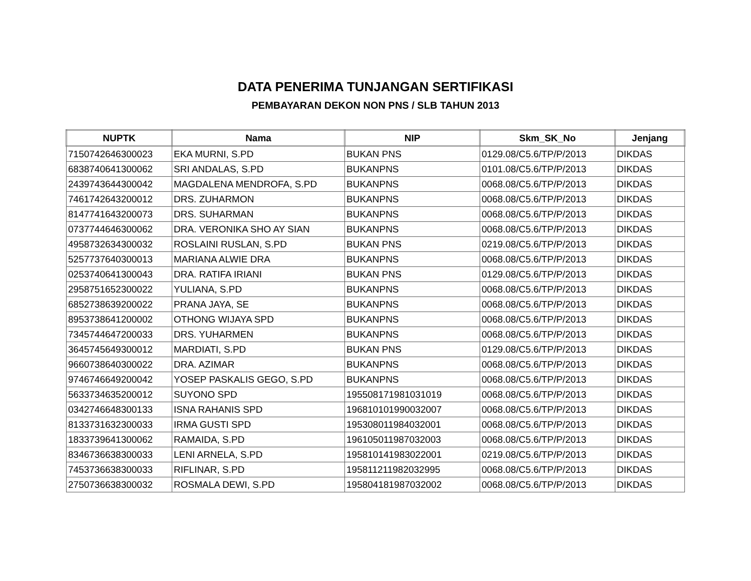DATA PENERIMA TUNJANGAN SERTIFIKASI
PEMBAYARAN DEKON NON PNS / SLB TAHUN 2013
| NUPTK | Nama | NIP | Skm_SK_No | Jenjang |
| --- | --- | --- | --- | --- |
| 7150742646300023 | EKA MURNI, S.PD | BUKAN PNS | 0129.08/C5.6/TP/P/2013 | DIKDAS |
| 6838740641300062 | SRI ANDALAS, S.PD | BUKANPNS | 0101.08/C5.6/TP/P/2013 | DIKDAS |
| 2439743644300042 | MAGDALENA MENDROFA, S.PD | BUKANPNS | 0068.08/C5.6/TP/P/2013 | DIKDAS |
| 7461742643200012 | DRS. ZUHARMON | BUKANPNS | 0068.08/C5.6/TP/P/2013 | DIKDAS |
| 8147741643200073 | DRS. SUHARMAN | BUKANPNS | 0068.08/C5.6/TP/P/2013 | DIKDAS |
| 0737744646300062 | DRA. VERONIKA SHO AY SIAN | BUKANPNS | 0068.08/C5.6/TP/P/2013 | DIKDAS |
| 4958732634300032 | ROSLAINI RUSLAN, S.PD | BUKAN PNS | 0219.08/C5.6/TP/P/2013 | DIKDAS |
| 5257737640300013 | MARIANA ALWIE DRA | BUKANPNS | 0068.08/C5.6/TP/P/2013 | DIKDAS |
| 0253740641300043 | DRA. RATIFA IRIANI | BUKAN PNS | 0129.08/C5.6/TP/P/2013 | DIKDAS |
| 2958751652300022 | YULIANA, S.PD | BUKANPNS | 0068.08/C5.6/TP/P/2013 | DIKDAS |
| 6852738639200022 | PRANA JAYA, SE | BUKANPNS | 0068.08/C5.6/TP/P/2013 | DIKDAS |
| 8953738641200002 | OTHONG WIJAYA SPD | BUKANPNS | 0068.08/C5.6/TP/P/2013 | DIKDAS |
| 7345744647200033 | DRS. YUHARMEN | BUKANPNS | 0068.08/C5.6/TP/P/2013 | DIKDAS |
| 3645745649300012 | MARDIATI, S.PD | BUKAN PNS | 0129.08/C5.6/TP/P/2013 | DIKDAS |
| 9660738640300022 | DRA. AZIMAR | BUKANPNS | 0068.08/C5.6/TP/P/2013 | DIKDAS |
| 9746746649200042 | YOSEP PASKALIS GEGO, S.PD | BUKANPNS | 0068.08/C5.6/TP/P/2013 | DIKDAS |
| 5633734635200012 | SUYONO SPD | 195508171981031019 | 0068.08/C5.6/TP/P/2013 | DIKDAS |
| 0342746648300133 | ISNA RAHANIS SPD | 196810101990032007 | 0068.08/C5.6/TP/P/2013 | DIKDAS |
| 8133731632300033 | IRMA GUSTI SPD | 195308011984032001 | 0068.08/C5.6/TP/P/2013 | DIKDAS |
| 1833739641300062 | RAMAIDA, S.PD | 196105011987032003 | 0068.08/C5.6/TP/P/2013 | DIKDAS |
| 8346736638300033 | LENI ARNELA, S.PD | 195810141983022001 | 0219.08/C5.6/TP/P/2013 | DIKDAS |
| 7453736638300033 | RIFLINAR, S.PD | 195811211982032995 | 0068.08/C5.6/TP/P/2013 | DIKDAS |
| 2750736638300032 | ROSMALA DEWI, S.PD | 195804181987032002 | 0068.08/C5.6/TP/P/2013 | DIKDAS |